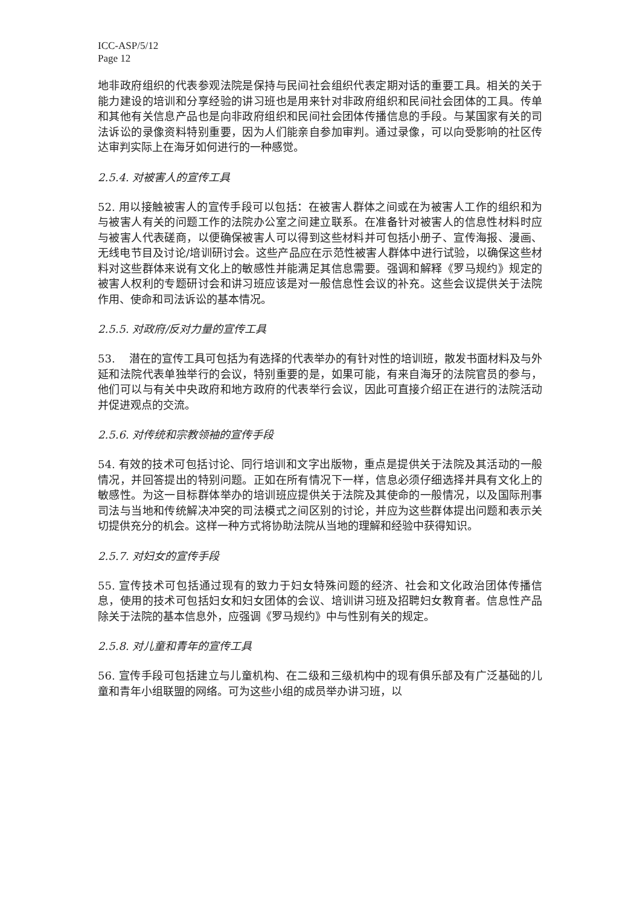ICC-ASP/5/12
Page 12
地非政府组织的代表参观法院是保持与民间社会组织代表定期对话的重要工具。相关的关于能力建设的培训和分享经验的讲习班也是用来针对非政府组织和民间社会团体的工具。传单和其他有关信息产品也是向非政府组织和民间社会团体传播信息的手段。与某国家有关的司法诉讼的录像资料特别重要，因为人们能亲自参加审判。通过录像，可以向受影响的社区传达审判实际上在海牙如何进行的一种感觉。
2.5.4. 对被害人的宣传工具
52. 用以接触被害人的宣传手段可以包括：在被害人群体之间或在为被害人工作的组织和为与被害人有关的问题工作的法院办公室之间建立联系。在准备针对被害人的信息性材料时应与被害人代表磋商，以便确保被害人可以得到这些材料并可包括小册子、宣传海报、漫画、无线电节目及讨论/培训研讨会。这些产品应在示范性被害人群体中进行试验，以确保这些材料对这些群体来说有文化上的敏感性并能满足其信息需要。强调和解释《罗马规约》规定的被害人权利的专题研讨会和讲习班应该是对一般信息性会议的补充。这些会议提供关于法院作用、使命和司法诉讼的基本情况。
2.5.5. 对政府/反对力量的宣传工具
53. 潜在的宣传工具可包括为有选择的代表举办的有针对性的培训班，散发书面材料及与外延和法院代表单独举行的会议，特别重要的是，如果可能，有来自海牙的法院官员的参与，他们可以与有关中央政府和地方政府的代表举行会议，因此可直接介绍正在进行的法院活动并促进观点的交流。
2.5.6. 对传统和宗教领袖的宣传手段
54. 有效的技术可包括讨论、同行培训和文字出版物，重点是提供关于法院及其活动的一般情况，并回答提出的特别问题。正如在所有情况下一样，信息必须仔细选择并具有文化上的敏感性。为这一目标群体举办的培训班应提供关于法院及其使命的一般情况，以及国际刑事司法与当地和传统解决冲突的司法模式之间区别的讨论，并应为这些群体提出问题和表示关切提供充分的机会。这样一种方式将协助法院从当地的理解和经验中获得知识。
2.5.7. 对妇女的宣传手段
55. 宣传技术可包括通过现有的致力于妇女特殊问题的经济、社会和文化政治团体传播信息，使用的技术可包括妇女和妇女团体的会议、培训讲习班及招聘妇女教育者。信息性产品除关于法院的基本信息外，应强调《罗马规约》中与性别有关的规定。
2.5.8. 对儿童和青年的宣传工具
56. 宣传手段可包括建立与儿童机构、在二级和三级机构中的现有俱乐部及有广泛基础的儿童和青年小组联盟的网络。可为这些小组的成员举办讲习班，以